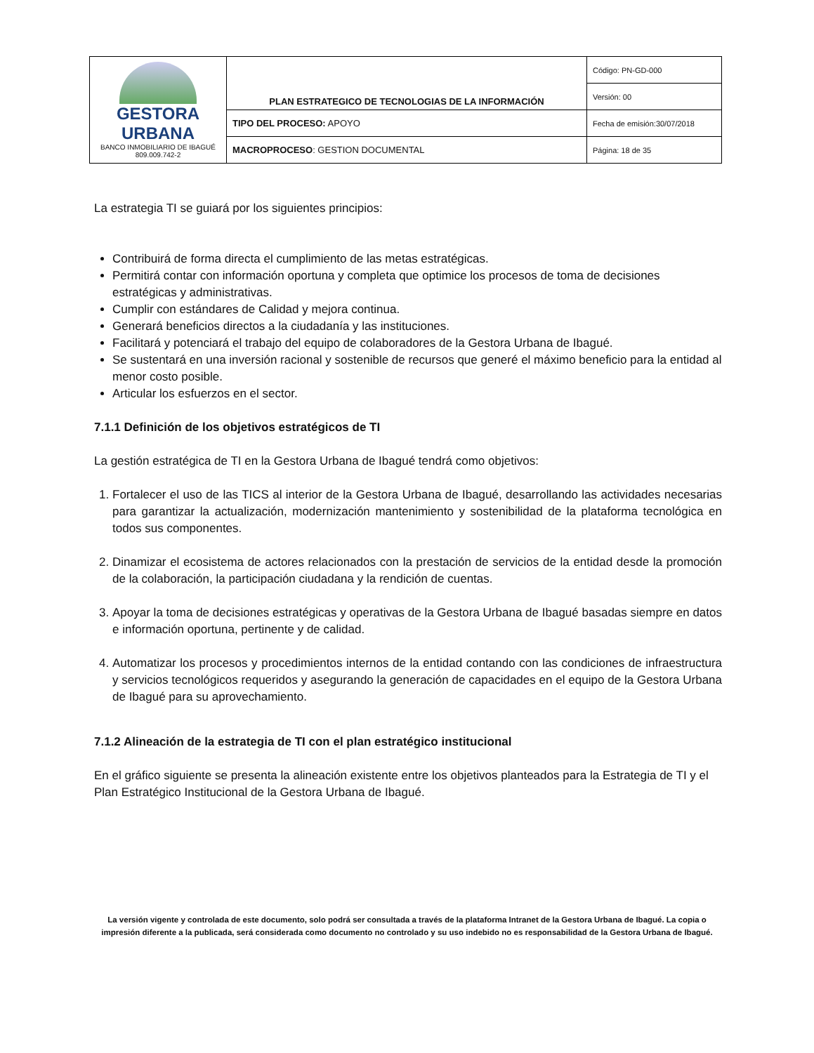| GESTORA URBANA BANCO INMOBILIARIO DE IBAGUÉ 809.009.742-2 | PLAN ESTRATEGICO DE TECNOLOGIAS DE LA INFORMACIÓN | Código: PN-GD-000 |
| | | Versión: 00 |
| | TIPO DEL PROCESO: APOYO | Fecha de emisión:30/07/2018 |
| | MACROPROCESO : GESTION DOCUMENTAL | Página: 18 de 35 |
La estrategia TI se guiará por los siguientes principios:
Contribuirá de forma directa el cumplimiento de las metas estratégicas.
Permitirá contar con información oportuna y completa que optimice los procesos de toma de decisiones estratégicas y administrativas.
Cumplir con estándares de Calidad y mejora continua.
Generará beneficios directos a la ciudadanía y las instituciones.
Facilitará y potenciará el trabajo del equipo de colaboradores de la Gestora Urbana de Ibagué.
Se sustentará en una inversión racional y sostenible de recursos que generé el máximo beneficio para la entidad al menor costo posible.
Articular los esfuerzos en el sector.
7.1.1 Definición de los objetivos estratégicos de TI
La gestión estratégica de TI en la Gestora Urbana de Ibagué tendrá como objetivos:
1. Fortalecer el uso de las TICS al interior de la Gestora Urbana de Ibagué, desarrollando las actividades necesarias para garantizar la actualización, modernización mantenimiento y sostenibilidad de la plataforma tecnológica en todos sus componentes.
2. Dinamizar el ecosistema de actores relacionados con la prestación de servicios de la entidad desde la promoción de la colaboración, la participación ciudadana y la rendición de cuentas.
3. Apoyar la toma de decisiones estratégicas y operativas de la Gestora Urbana de Ibagué basadas siempre en datos e información oportuna, pertinente y de calidad.
4. Automatizar los procesos y procedimientos internos de la entidad contando con las condiciones de infraestructura y servicios tecnológicos requeridos y asegurando la generación de capacidades en el equipo de la Gestora Urbana de Ibagué para su aprovechamiento.
7.1.2 Alineación de la estrategia de TI con el plan estratégico institucional
En el gráfico siguiente se presenta la alineación existente entre los objetivos planteados para la Estrategia de TI y el Plan Estratégico Institucional de la Gestora Urbana de Ibagué.
La versión vigente y controlada de este documento, solo podrá ser consultada a través de la plataforma Intranet de la Gestora Urbana de Ibagué. La copia o impresión diferente a la publicada, será considerada como documento no controlado y su uso indebido no es responsabilidad de la Gestora Urbana de Ibagué.